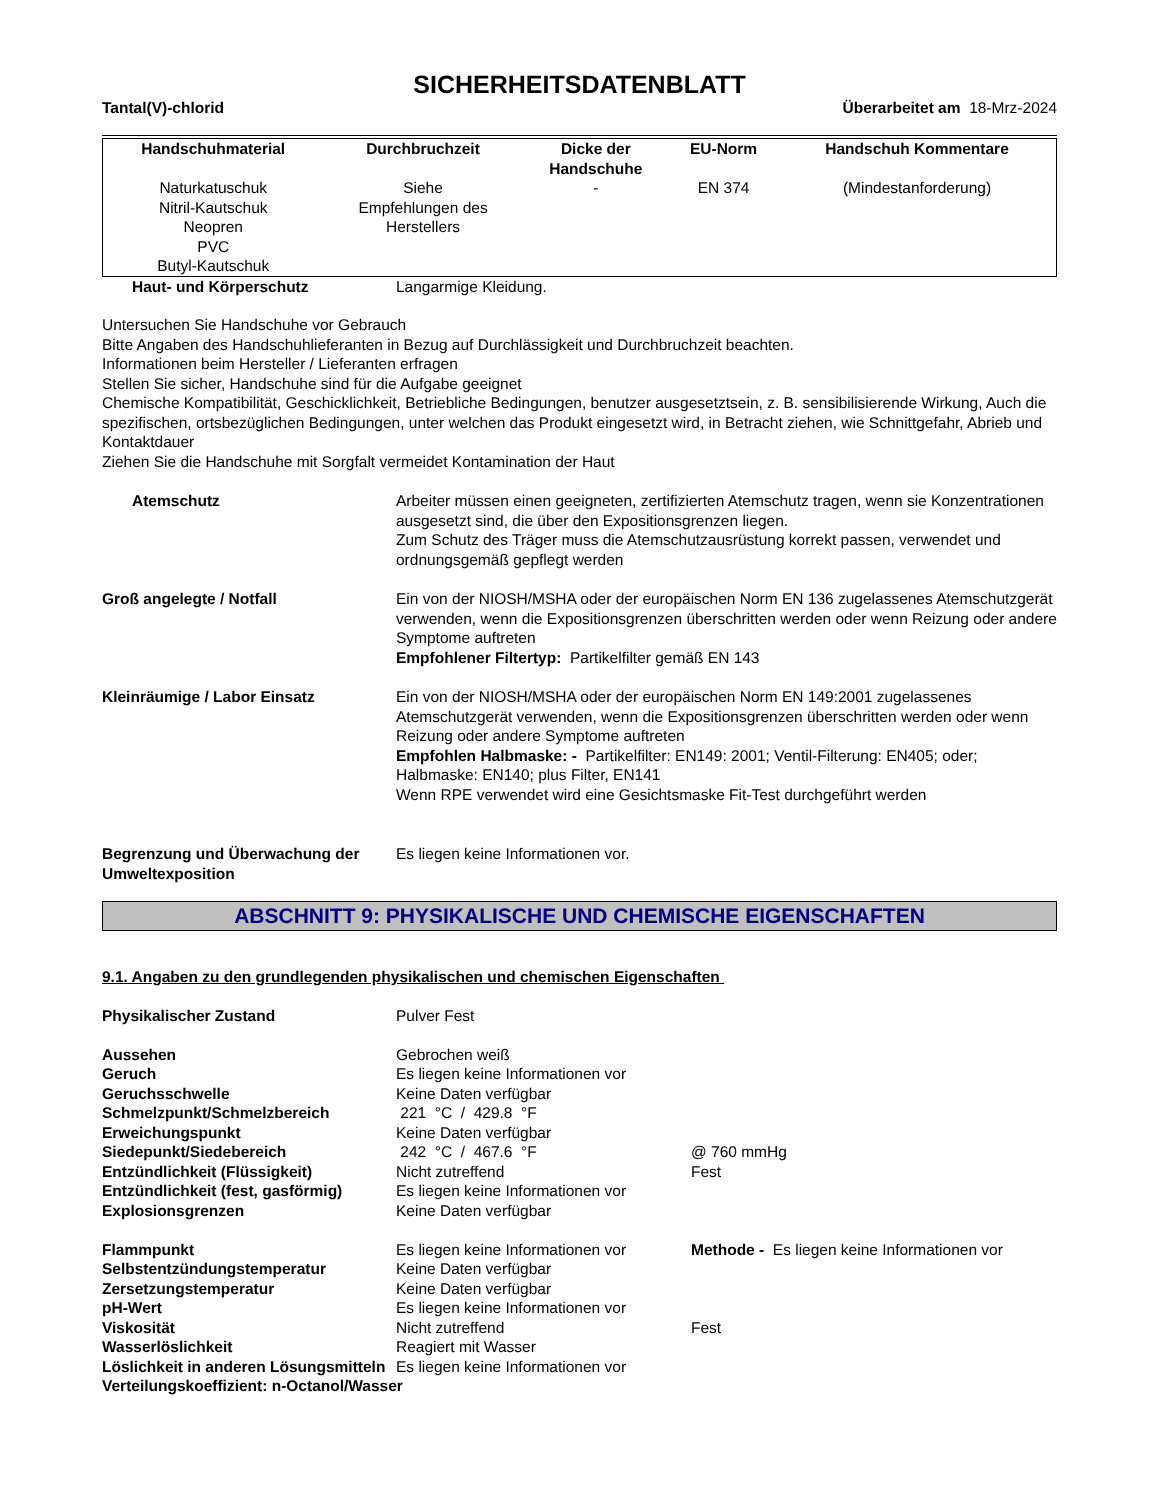SICHERHEITSDATENBLATT
Tantal(V)-chlorid Überarbeitet am 18-Mrz-2024
| Handschuhmaterial | Durchbruchzeit | Dicke der Handschuhe | EU-Norm | Handschuh Kommentare |
| --- | --- | --- | --- | --- |
| Naturkatuschuk Nitril-Kautschuk Neopren PVC Butyl-Kautschuk | Siehe Empfehlungen des Herstellers | - | EN 374 | (Mindestanforderung) |
Haut- und Körperschutz Langarmige Kleidung.
Untersuchen Sie Handschuhe vor Gebrauch
Bitte Angaben des Handschuhlieferanten in Bezug auf Durchlässigkeit und Durchbruchzeit beachten.
Informationen beim Hersteller / Lieferanten erfragen
Stellen Sie sicher, Handschuhe sind für die Aufgabe geeignet
Chemische Kompatibilität, Geschicklichkeit, Betriebliche Bedingungen, benutzer ausgesetztsein, z. B. sensibilisierende Wirkung, Auch die spezifischen, ortsbezüglichen Bedingungen, unter welchen das Produkt eingesetzt wird, in Betracht ziehen, wie Schnittgefahr, Abrieb und Kontaktdauer
Ziehen Sie die Handschuhe mit Sorgfalt vermeidet Kontamination der Haut
Atemschutz Arbeiter müssen einen geeigneten, zertifizierten Atemschutz tragen, wenn sie Konzentrationen ausgesetzt sind, die über den Expositionsgrenzen liegen.
Zum Schutz des Träger muss die Atemschutzausrüstung korrekt passen, verwendet und ordnungsgemäß gepflegt werden
Groß angelegte / Notfall Ein von der NIOSH/MSHA oder der europäischen Norm EN 136 zugelassenes Atemschutzgerät verwenden, wenn die Expositionsgrenzen überschritten werden oder wenn Reizung oder andere Symptome auftreten
Empfohlener Filtertyp: Partikelfilter gemäß EN 143
Kleinräumige / Labor Einsatz Ein von der NIOSH/MSHA oder der europäischen Norm EN 149:2001 zugelassenes Atemschutzgerät verwenden, wenn die Expositionsgrenzen überschritten werden oder wenn Reizung oder andere Symptome auftreten
Empfohlen Halbmaske: - Partikelfilter: EN149: 2001; Ventil-Filterung: EN405; oder; Halbmaske: EN140; plus Filter, EN141
Wenn RPE verwendet wird eine Gesichtsmaske Fit-Test durchgeführt werden
Begrenzung und Überwachung der Umweltexposition Es liegen keine Informationen vor.
ABSCHNITT 9: PHYSIKALISCHE UND CHEMISCHE EIGENSCHAFTEN
9.1. Angaben zu den grundlegenden physikalischen und chemischen Eigenschaften
| Physikalischer Zustand | Pulver Fest | |
| Aussehen | Gebrochen weiß | |
| Geruch | Es liegen keine Informationen vor | |
| Geruchsschwelle | Keine Daten verfügbar | |
| Schmelzpunkt/Schmelzbereich | 221 °C / 429.8 °F | |
| Erweichungspunkt | Keine Daten verfügbar | |
| Siedepunkt/Siedebereich | 242 °C / 467.6 °F | @ 760 mmHg |
| Entzündlichkeit (Flüssigkeit) | Nicht zutreffend | Fest |
| Entzündlichkeit (fest, gasförmig) | Es liegen keine Informationen vor | |
| Explosionsgrenzen | Keine Daten verfügbar | |
| Flammpunkt | Es liegen keine Informationen vor | Methode - Es liegen keine Informationen vor |
| Selbstentzündungstemperatur | Keine Daten verfügbar | |
| Zersetzungstemperatur | Keine Daten verfügbar | |
| pH-Wert | Es liegen keine Informationen vor | |
| Viskosität | Nicht zutreffend | Fest |
| Wasserlöslichkeit | Reagiert mit Wasser | |
| Löslichkeit in anderen Lösungsmitteln | Es liegen keine Informationen vor | |
| Verteilungskoeffizient: n-Octanol/Wasser | | |